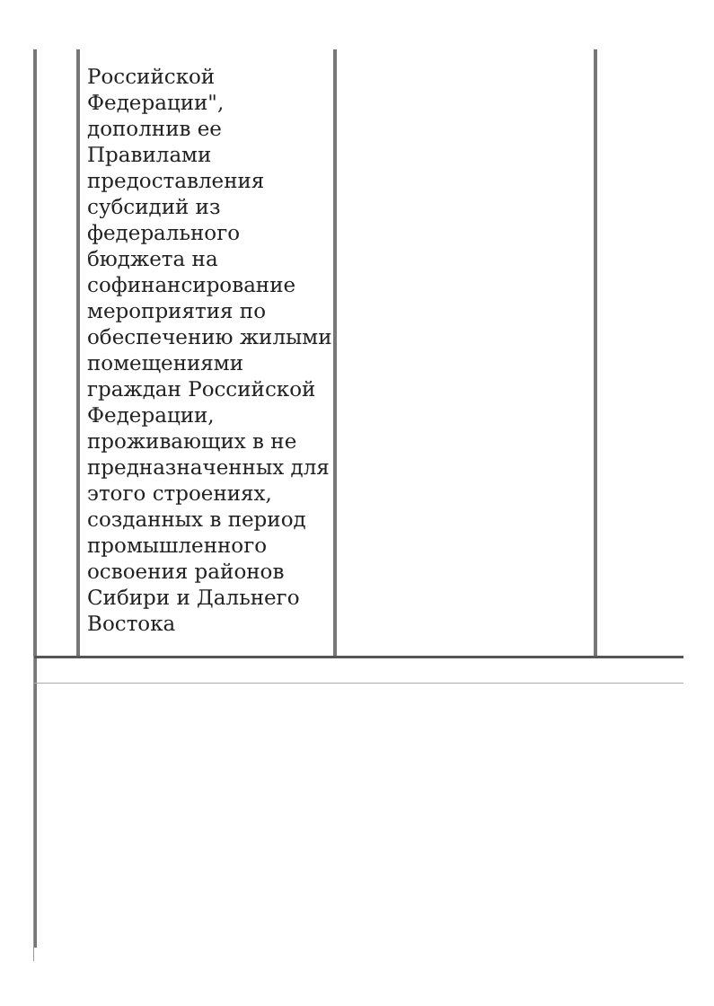Российской Федерации", дополнив ее Правилами предоставления субсидий из федерального бюджета на софинансирование мероприятия по обеспечению жилыми помещениями граждан Российской Федерации, проживающих в не предназначенных для этого строениях, созданных в период промышленного освоения районов Сибири и Дальнего Востока